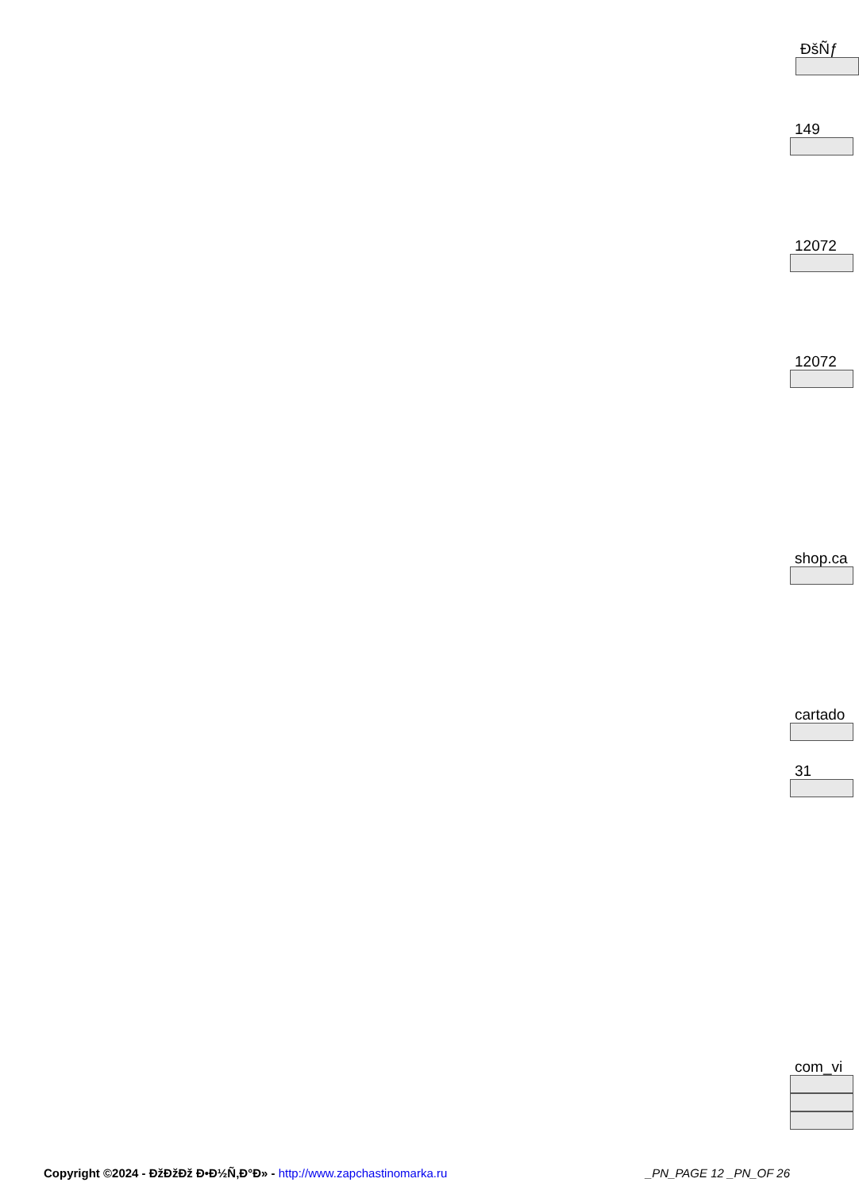ĐšÑƒ
149
12072
12072
shop.ca
cartado
31
com_vi
Copyright ©2024 - ĐžĐžĐž Đ•Đ½Ñ‚Đ°Đ» - http://www.zapchastinomarka.ru _PN_PAGE 12 _PN_OF 26